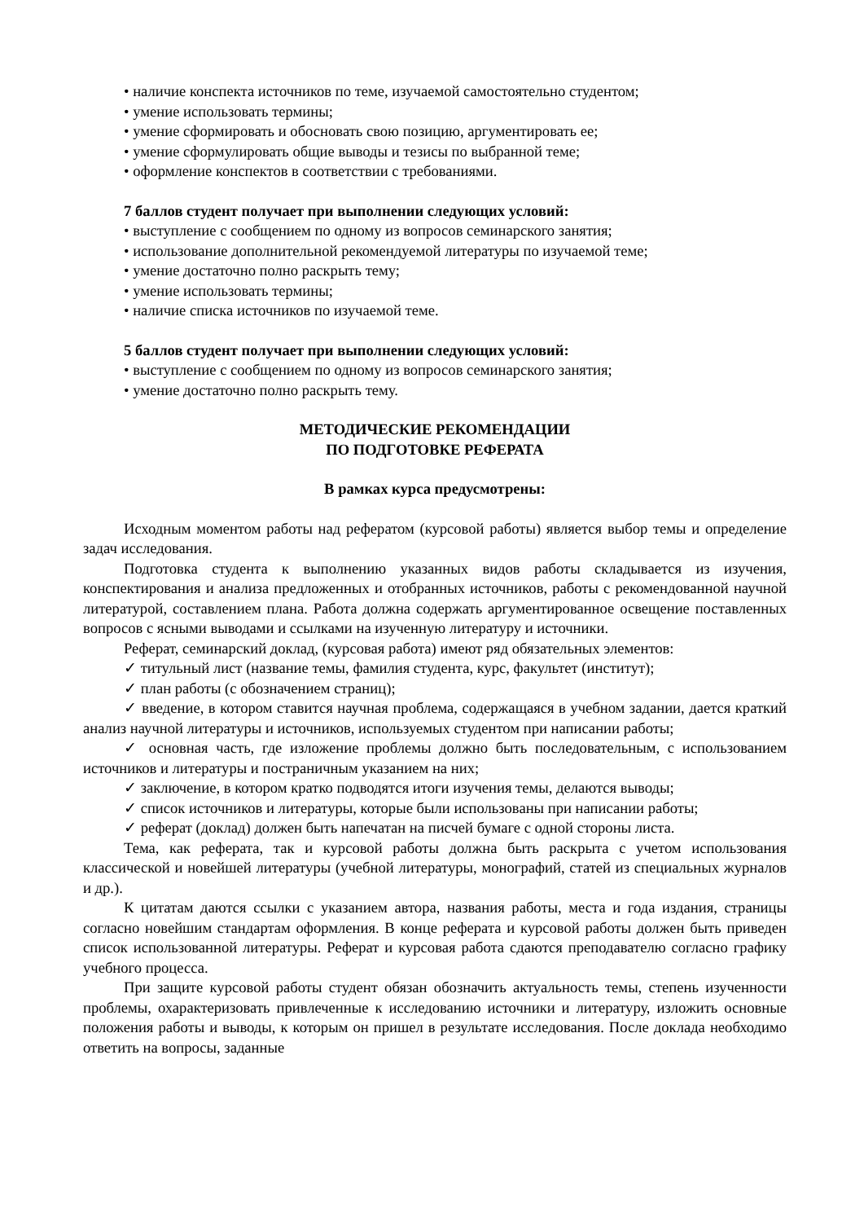• наличие конспекта источников по теме, изучаемой самостоятельно студентом;
• умение использовать термины;
• умение сформировать и обосновать свою позицию, аргументировать ее;
• умение сформулировать общие выводы и тезисы по выбранной теме;
• оформление конспектов в соответствии с требованиями.
7 баллов студент получает при выполнении следующих условий:
• выступление с сообщением по одному из вопросов семинарского занятия;
• использование дополнительной рекомендуемой литературы по изучаемой теме;
• умение достаточно полно раскрыть тему;
• умение использовать термины;
• наличие списка источников по изучаемой теме.
5 баллов студент получает при выполнении следующих условий:
• выступление с сообщением по одному из вопросов семинарского занятия;
• умение достаточно полно раскрыть тему.
МЕТОДИЧЕСКИЕ РЕКОМЕНДАЦИИ
ПО ПОДГОТОВКЕ РЕФЕРАТА
В рамках курса предусмотрены:
Исходным моментом работы над рефератом (курсовой работы) является выбор темы и определение задач исследования.
Подготовка студента к выполнению указанных видов работы складывается из изучения, конспектирования и анализа предложенных и отобранных источников, работы с рекомендованной научной литературой, составлением плана. Работа должна содержать аргументированное освещение поставленных вопросов с ясными выводами и ссылками на изученную литературу и источники.
Реферат, семинарский доклад, (курсовая работа) имеют ряд обязательных элементов:
✓ титульный лист (название темы, фамилия студента, курс, факультет (институт);
✓ план работы (с обозначением страниц);
✓ введение, в котором ставится научная проблема, содержащаяся в учебном задании, дается краткий анализ научной литературы и источников, используемых студентом при написании работы;
✓ основная часть, где изложение проблемы должно быть последовательным, с использованием источников и литературы и постраничным указанием на них;
✓ заключение, в котором кратко подводятся итоги изучения темы, делаются выводы;
✓ список источников и литературы, которые были использованы при написании работы;
✓ реферат (доклад) должен быть напечатан на писчей бумаге с одной стороны листа.
Тема, как реферата, так и курсовой работы должна быть раскрыта с учетом использования классической и новейшей литературы (учебной литературы, монографий, статей из специальных журналов и др.).
К цитатам даются ссылки с указанием автора, названия работы, места и года издания, страницы согласно новейшим стандартам оформления. В конце реферата и курсовой работы должен быть приведен список использованной литературы. Реферат и курсовая работа сдаются преподавателю согласно графику учебного процесса.
При защите курсовой работы студент обязан обозначить актуальность темы, степень изученности проблемы, охарактеризовать привлеченные к исследованию источники и литературу, изложить основные положения работы и выводы, к которым он пришел в результате исследования. После доклада необходимо ответить на вопросы, заданные